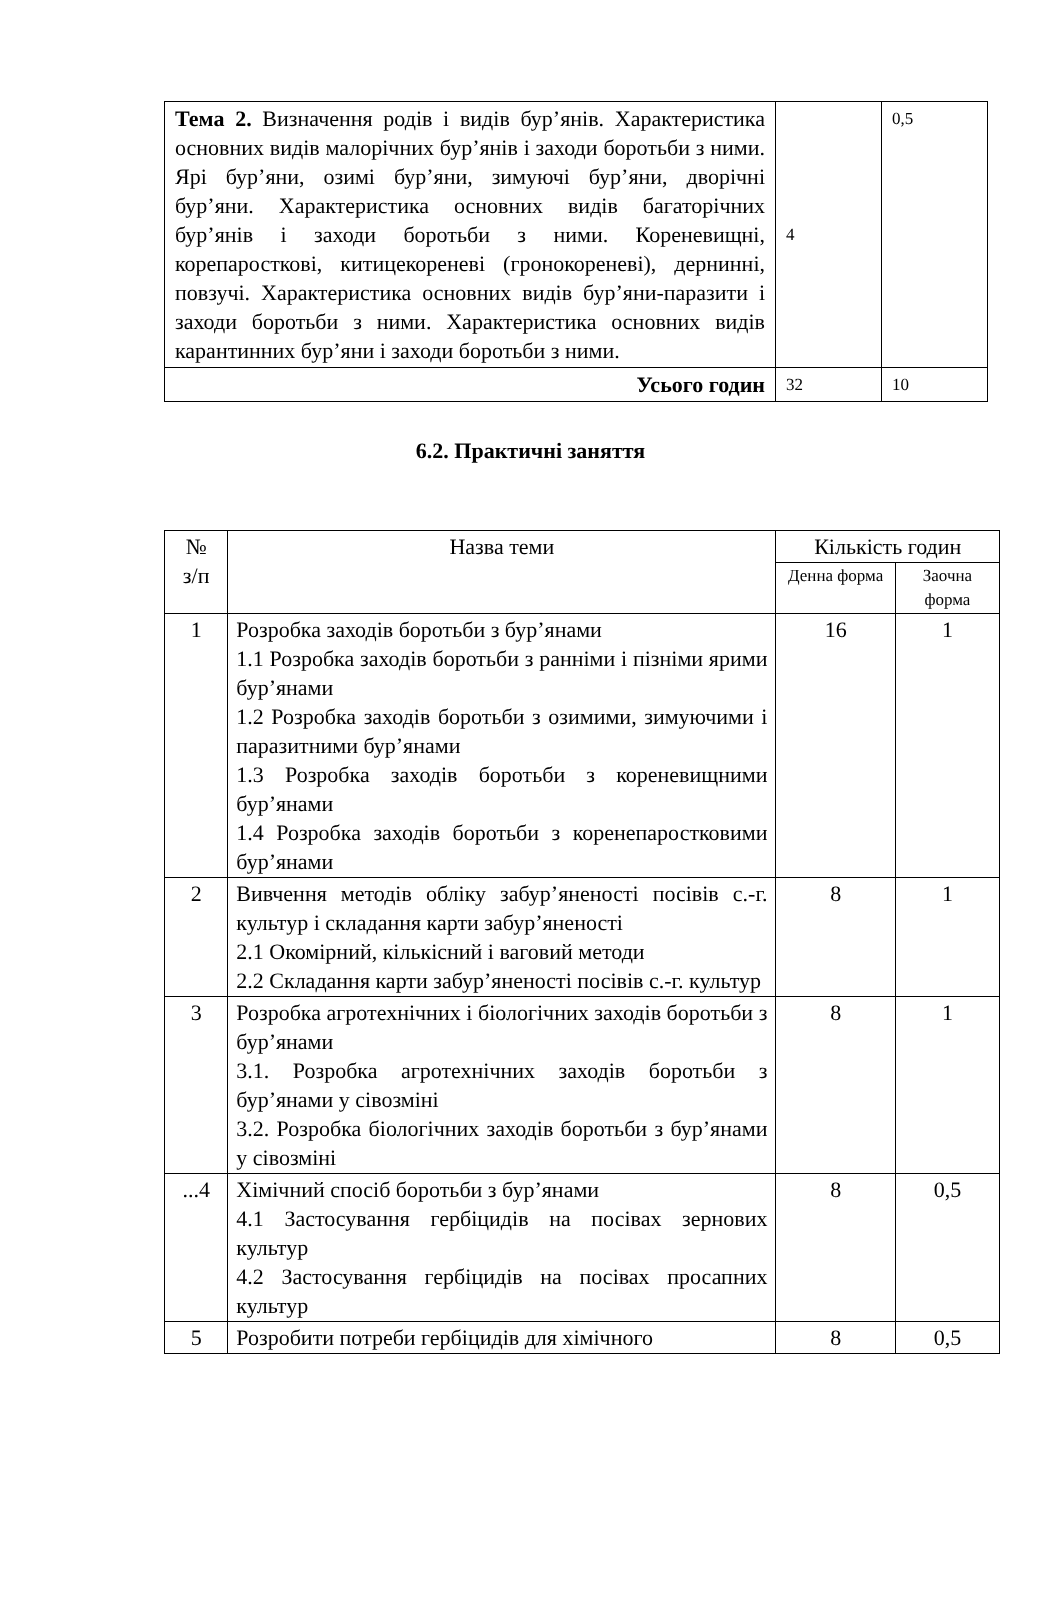| Тема 2. Визначення родів і видів бур’янів. Характеристика основних видів малорічних бур’янів і заходи боротьби з ними. Ярі бур’яни, озимі бур’яни, зимуючі бур’яни, дворічні бур’яни. Характеристика основних видів багаторічних бур’янів і заходи боротьби з ними. Кореневищні, корепаросткові, китицекореневі (гронокореневі), дернинні, повзучі. Характеристика основних видів бур’яни-паразити і заходи боротьби з ними. Характеристика основних видів карантинних бур’яни і заходи боротьби з ними. | 4 | 0,5 |
| Усього годин | 32 | 10 |
6.2. Практичні заняття
| № з/п | Назва теми | Кількість годин | |
| --- | --- | --- | --- |
| | | Денна форма | Заочна форма |
| 1 | Розробка заходів боротьби з бур’янами 1.1 Розробка заходів боротьби з ранніми і пізніми ярими бур’янами 1.2 Розробка заходів боротьби з озимими, зимуючими і паразитними бур’янами 1.3 Розробка заходів боротьби з кореневищними бур’янами 1.4 Розробка заходів боротьби з коренепаростковими бур’янами | 16 | 1 |
| 2 | Вивчення методів обліку забур’яненості посівів с.-г. культур і складання карти забур’яненості 2.1 Окомірний, кількісний і ваговий методи 2.2 Складання карти забур’яненості посівів с.-г. культур | 8 | 1 |
| 3 | Розробка агротехнічних і біологічних заходів боротьби з бур’янами 3.1. Розробка агротехнічних заходів боротьби з бур’янами у сівозміні 3.2. Розробка біологічних заходів боротьби з бур’янами у сівозміні | 8 | 1 |
| ...4 | Хімічний спосіб боротьби з бур’янами 4.1 Застосування гербіцидів на посівах зернових культур 4.2 Застосування гербіцидів на посівах просапних культур | 8 | 0,5 |
| 5 | Розробити потреби гербіцидів для хімічного | 8 | 0,5 |